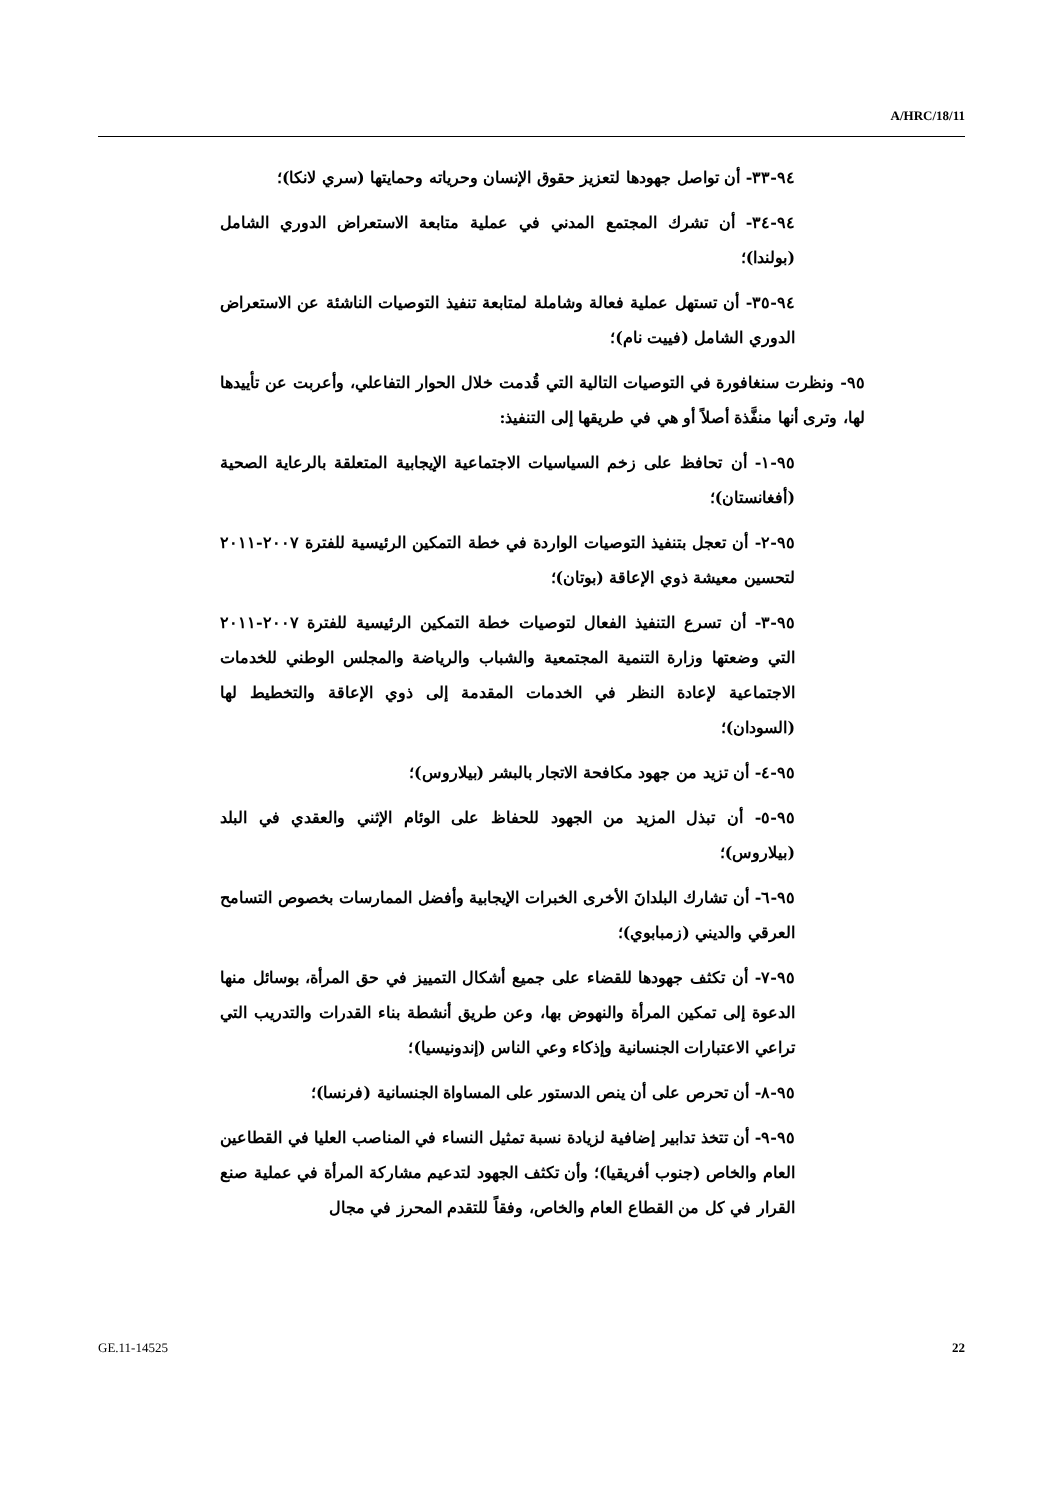A/HRC/18/11
٩٤-٣٣- أن تواصل جهودها لتعزيز حقوق الإنسان وحرياته وحمايتها (سري لانكا)؛
٩٤-٣٤- أن تشرك المجتمع المدني في عملية متابعة الاستعراض الدوري الشامل (بولندا)؛
٩٤-٣٥- أن تستهل عملية فعالة وشاملة لمتابعة تنفيذ التوصيات الناشئة عن الاستعراض الدوري الشامل (فييت نام)؛
٩٥- ونظرت سنغافورة في التوصيات التالية التي قُدمت خلال الحوار التفاعلي، وأعربت عن تأييدها لها، وترى أنها منفَّذة أصلاً أو هي في طريقها إلى التنفيذ:
٩٥-١- أن تحافظ على زخم السياسيات الاجتماعية الإيجابية المتعلقة بالرعاية الصحية (أفغانستان)؛
٩٥-٢- أن تعجل بتنفيذ التوصيات الواردة في خطة التمكين الرئيسية للفترة ٢٠٠٧-٢٠١١ لتحسين معيشة ذوي الإعاقة (بوتان)؛
٩٥-٣- أن تسرع التنفيذ الفعال لتوصيات خطة التمكين الرئيسية للفترة ٢٠٠٧-٢٠١١ التي وضعتها وزارة التنمية المجتمعية والشباب والرياضة والمجلس الوطني للخدمات الاجتماعية لإعادة النظر في الخدمات المقدمة إلى ذوي الإعاقة والتخطيط لها (السودان)؛
٩٥-٤- أن تزيد من جهود مكافحة الاتجار بالبشر (بيلاروس)؛
٩٥-٥- أن تبذل المزيد من الجهود للحفاظ على الوئام الإثني والعقدي في البلد (بيلاروس)؛
٩٥-٦- أن تشارك البلدانَ الأخرى الخبرات الإيجابية وأفضل الممارسات بخصوص التسامح العرقي والديني (زمبابوي)؛
٩٥-٧- أن تكثف جهودها للقضاء على جميع أشكال التمييز في حق المرأة، بوسائل منها الدعوة إلى تمكين المرأة والنهوض بها، وعن طريق أنشطة بناء القدرات والتدريب التي تراعي الاعتبارات الجنسانية وإذكاء وعي الناس (إندونيسيا)؛
٩٥-٨- أن تحرص على أن ينص الدستور على المساواة الجنسانية (فرنسا)؛
٩٥-٩- أن تتخذ تدابير إضافية لزيادة نسبة تمثيل النساء في المناصب العليا في القطاعين العام والخاص (جنوب أفريقيا)؛ وأن تكثف الجهود لتدعيم مشاركة المرأة في عملية صنع القرار في كل من القطاع العام والخاص، وفقاً للتقدم المحرز في مجال
GE.11-14525 22